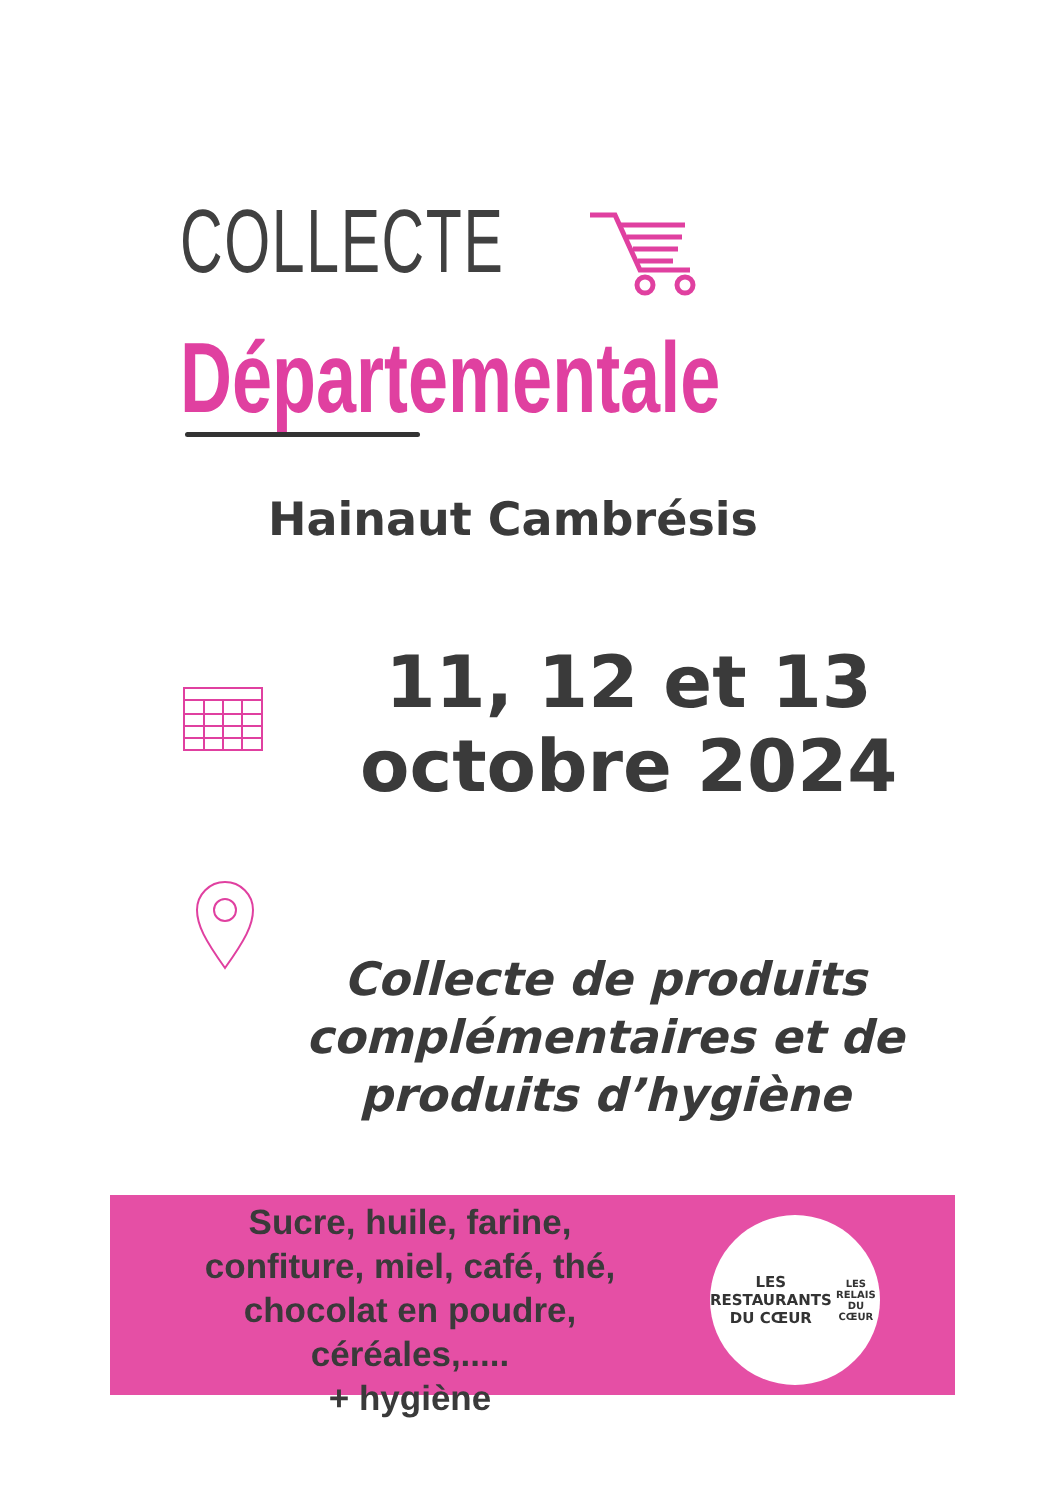COLLECTE
Départementale
Hainaut Cambrésis
11, 12 et 13
octobre 2024
Collecte de produits complémentaires et de produits d’hygiène
Sucre, huile, farine, confiture, miel, café, thé, chocolat en poudre, céréales,.....
+ hygiène
LES RESTAURANTS
DU CŒUR
LES RELAIS DU CŒUR